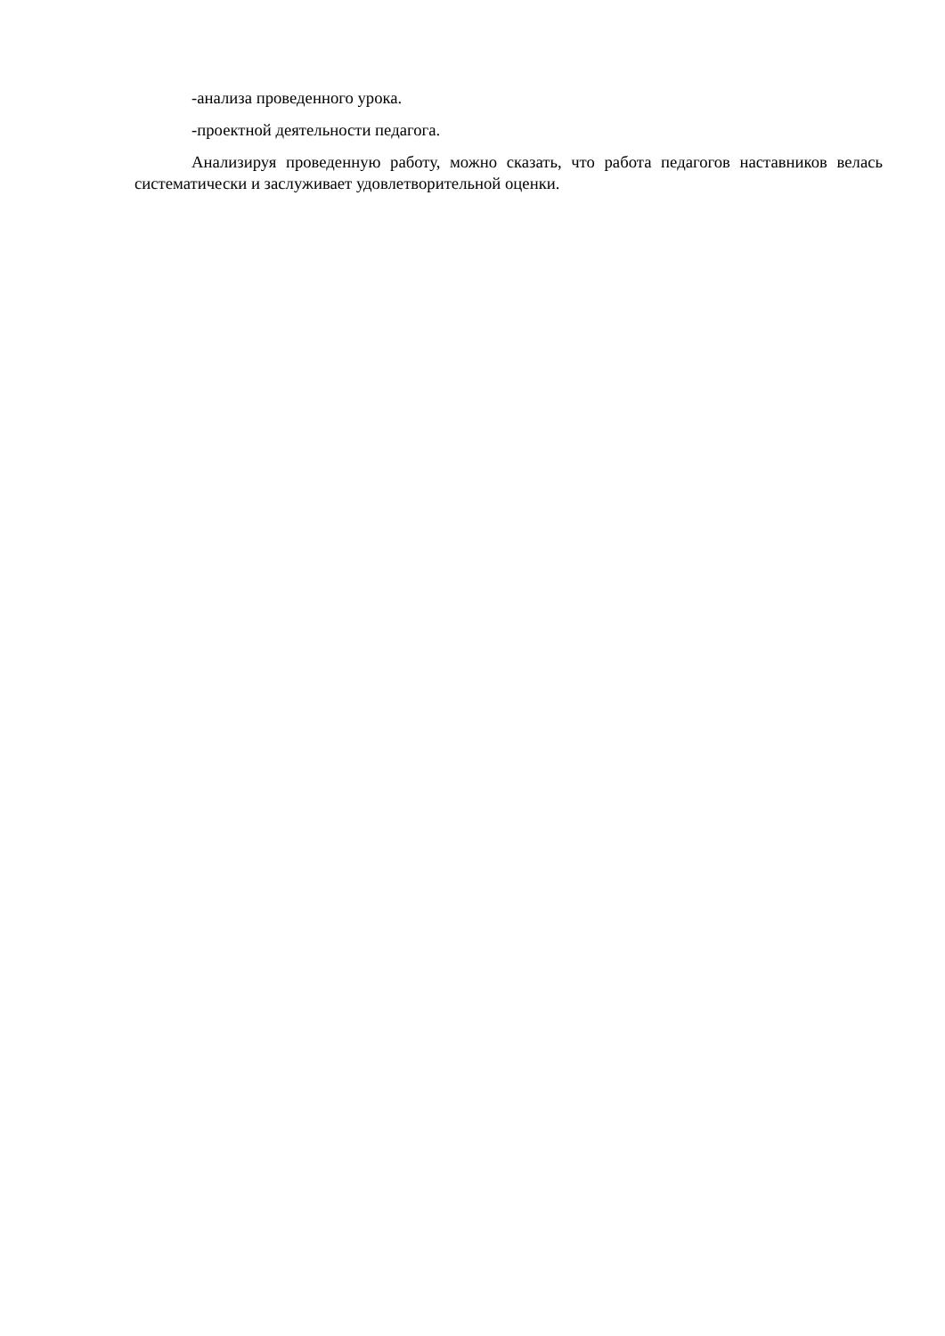-анализа проведенного урока.
-проектной деятельности педагога.
Анализируя проведенную работу, можно сказать, что работа педагогов наставников велась систематически и заслуживает удовлетворительной оценки.